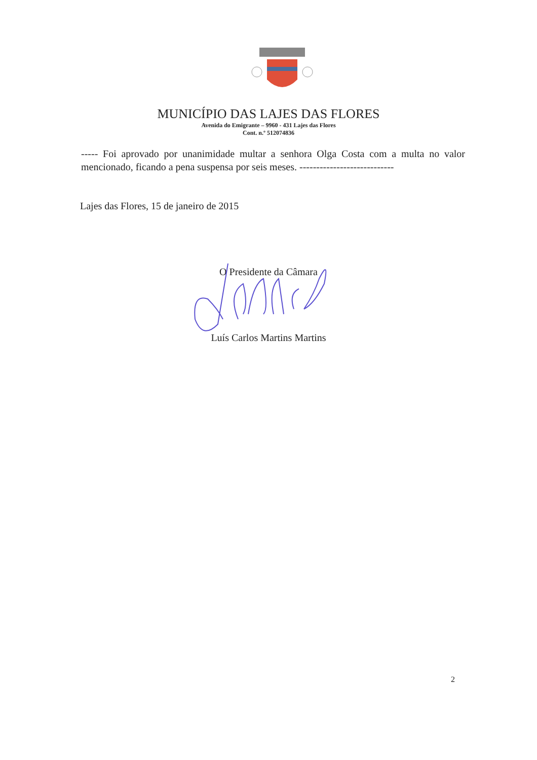MUNICÍPIO DAS LAJES DAS FLORES
Avenida do Emigrante – 9960 - 431 Lajes das Flores
Cont. n.º 512074836
----- Foi aprovado por unanimidade multar a senhora Olga Costa com a multa no valor mencionado, ficando a pena suspensa por seis meses. ----------------------------
Lajes das Flores, 15 de janeiro de 2015
O Presidente da Câmara
Luís Carlos Martins Martins
2